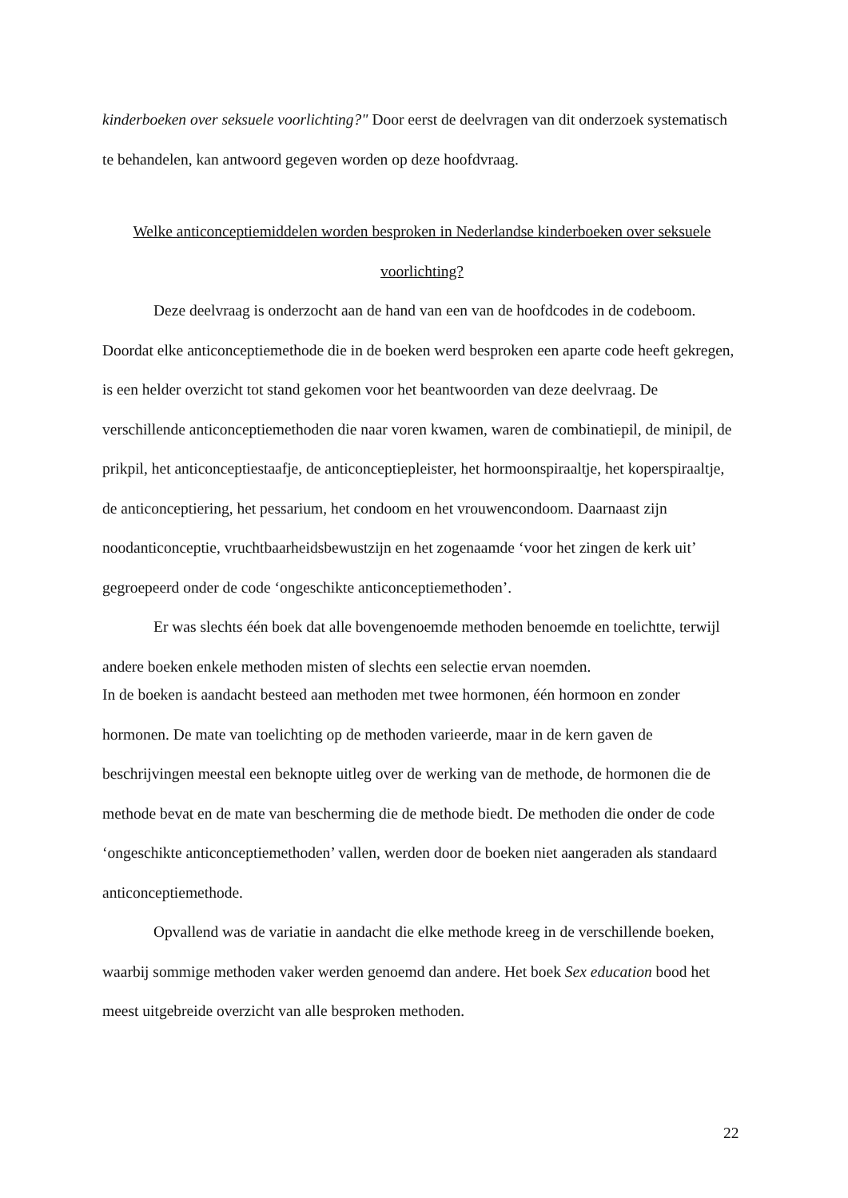kinderboeken over seksuele voorlichting?" Door eerst de deelvragen van dit onderzoek systematisch te behandelen, kan antwoord gegeven worden op deze hoofdvraag.
Welke anticonceptiemiddelen worden besproken in Nederlandse kinderboeken over seksuele voorlichting?
Deze deelvraag is onderzocht aan de hand van een van de hoofdcodes in de codeboom. Doordat elke anticonceptiemethode die in de boeken werd besproken een aparte code heeft gekregen, is een helder overzicht tot stand gekomen voor het beantwoorden van deze deelvraag. De verschillende anticonceptiemethoden die naar voren kwamen, waren de combinatiepil, de minipil, de prikpil, het anticonceptiestaafje, de anticonceptiepleister, het hormoonspiraaltje, het koperspiraaltje, de anticonceptiering, het pessarium, het condoom en het vrouwencondoom. Daarnaast zijn noodanticonceptie, vruchtbaarheidsbewustzijn en het zogenaamde ‘voor het zingen de kerk uit’ gegroepeerd onder de code ‘ongeschikte anticonceptiemethoden’.
Er was slechts één boek dat alle bovengenoemde methoden benoemde en toelichtte, terwijl andere boeken enkele methoden misten of slechts een selectie ervan noemden.
In de boeken is aandacht besteed aan methoden met twee hormonen, één hormoon en zonder hormonen. De mate van toelichting op de methoden varieerde, maar in de kern gaven de beschrijvingen meestal een beknopte uitleg over de werking van de methode, de hormonen die de methode bevat en de mate van bescherming die de methode biedt. De methoden die onder de code ‘ongeschikte anticonceptiemethoden’ vallen, werden door de boeken niet aangeraden als standaard anticonceptiemethode.
Opvallend was de variatie in aandacht die elke methode kreeg in de verschillende boeken, waarbij sommige methoden vaker werden genoemd dan andere. Het boek Sex education bood het meest uitgebreide overzicht van alle besproken methoden.
22